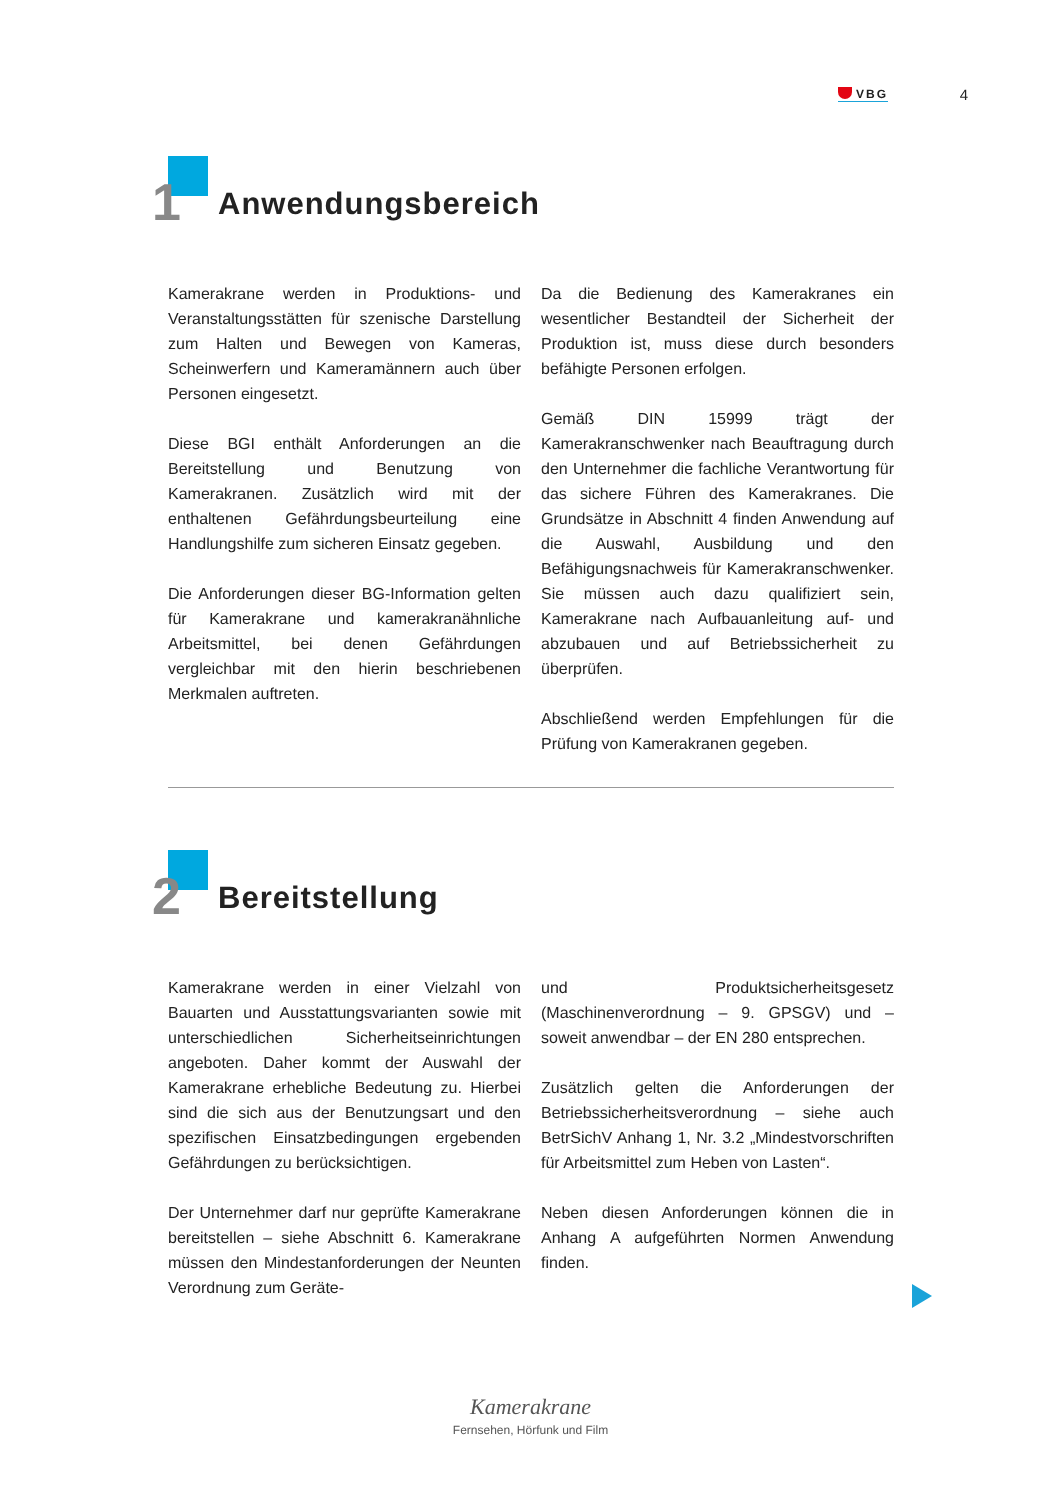VBG 4
1 Anwendungsbereich
Kamerakrane werden in Produktions- und Veranstaltungsstätten für szenische Darstellung zum Halten und Bewegen von Kameras, Scheinwerfern und Kameramännern auch über Personen eingesetzt.
Diese BGI enthält Anforderungen an die Bereitstellung und Benutzung von Kamerakranen. Zusätzlich wird mit der enthaltenen Gefährdungsbeurteilung eine Handlungshilfe zum sicheren Einsatz gegeben.
Die Anforderungen dieser BG-Information gelten für Kamerakrane und kamerakranähnliche Arbeitsmittel, bei denen Gefährdungen vergleichbar mit den hierin beschriebenen Merkmalen auftreten.
Da die Bedienung des Kamerakranes ein wesentlicher Bestandteil der Sicherheit der Produktion ist, muss diese durch besonders befähigte Personen erfolgen.
Gemäß DIN 15999 trägt der Kamerakranschwenker nach Beauftragung durch den Unternehmer die fachliche Verantwortung für das sichere Führen des Kamerakranes. Die Grundsätze in Abschnitt 4 finden Anwendung auf die Auswahl, Ausbildung und den Befähigungsnachweis für Kamerakranschwenker. Sie müssen auch dazu qualifiziert sein, Kamerakrane nach Aufbauanleitung auf- und abzubauen und auf Betriebssicherheit zu überprüfen.
Abschließend werden Empfehlungen für die Prüfung von Kamerakranen gegeben.
2 Bereitstellung
Kamerakrane werden in einer Vielzahl von Bauarten und Ausstattungsvarianten sowie mit unterschiedlichen Sicherheitseinrichtungen angeboten. Daher kommt der Auswahl der Kamerakrane erhebliche Bedeutung zu. Hierbei sind die sich aus der Benutzungsart und den spezifischen Einsatzbedingungen ergebenden Gefährdungen zu berücksichtigen.
Der Unternehmer darf nur geprüfte Kamerakrane bereitstellen – siehe Abschnitt 6. Kamerakrane müssen den Mindestanforderungen der Neunten Verordnung zum Geräte-
und Produktsicherheitsgesetz (Maschinenverordnung – 9. GPSGV) und – soweit anwendbar – der EN 280 entsprechen.
Zusätzlich gelten die Anforderungen der Betriebssicherheitsverordnung – siehe auch BetrSichV Anhang 1, Nr. 3.2 „Mindestvorschriften für Arbeitsmittel zum Heben von Lasten“.
Neben diesen Anforderungen können die in Anhang A aufgeführten Normen Anwendung finden.
Kamerakrane
Fernsehen, Hörfunk und Film